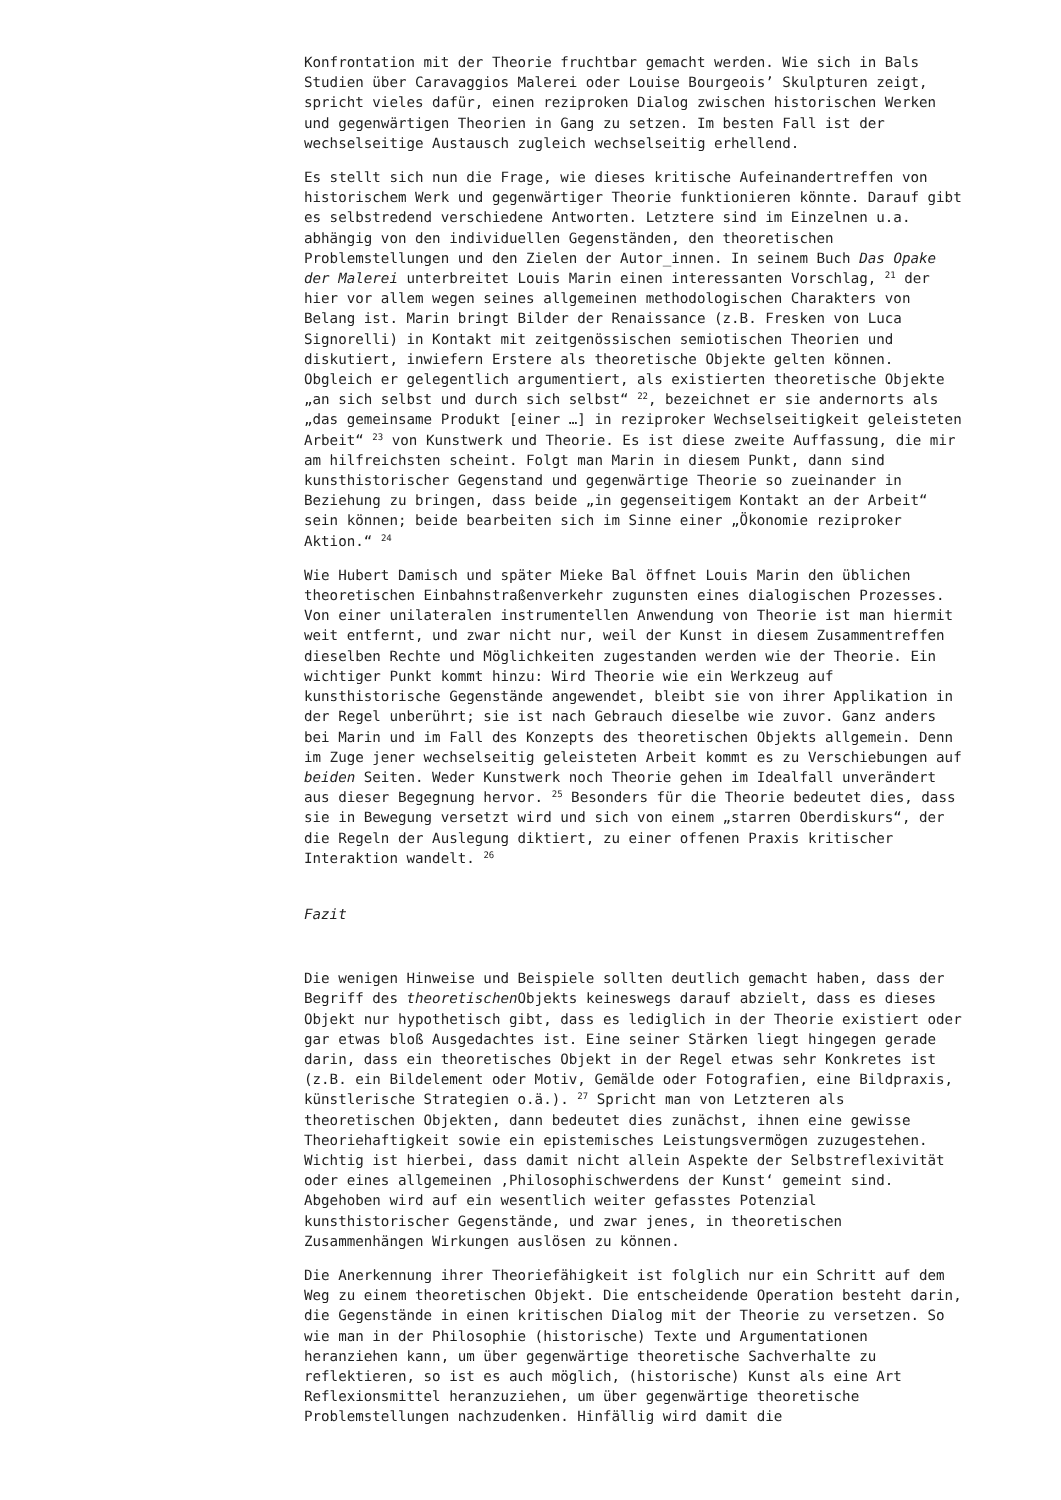Konfrontation mit der Theorie fruchtbar gemacht werden. Wie sich in Bals Studien über Caravaggios Malerei oder Louise Bourgeois’ Skulpturen zeigt, spricht vieles dafür, einen reziproken Dialog zwischen historischen Werken und gegenwärtigen Theorien in Gang zu setzen. Im besten Fall ist der wechselseitige Austausch zugleich wechselseitig erhellend.
Es stellt sich nun die Frage, wie dieses kritische Aufeinandertreffen von historischem Werk und gegenwärtiger Theorie funktionieren könnte. Darauf gibt es selbstredend verschiedene Antworten. Letztere sind im Einzelnen u.a. abhängig von den individuellen Gegenständen, den theoretischen Problemstellungen und den Zielen der Autor_innen. In seinem Buch Das Opake der Malerei unterbreitet Louis Marin einen interessanten Vorschlag, <sup>21</sup> der hier vor allem wegen seines allgemeinen methodologischen Charakters von Belang ist. Marin bringt Bilder der Renaissance (z.B. Fresken von Luca Signorelli) in Kontakt mit zeitgenössischen semiotischen Theorien und diskutiert, inwiefern Erstere als theoretische Objekte gelten können. Obgleich er gelegentlich argumentiert, als existierten theoretische Objekte „an sich selbst und durch sich selbst“ <sup>22</sup>, bezeichnet er sie andernorts als „das gemeinsame Produkt [einer …] in reziproker Wechselseitigkeit geleisteten Arbeit“ <sup>23</sup> von Kunstwerk und Theorie. Es ist diese zweite Auffassung, die mir am hilfreichsten scheint. Folgt man Marin in diesem Punkt, dann sind kunsthistorischer Gegenstand und gegenwärtige Theorie so zueinander in Beziehung zu bringen, dass beide „in gegenseitigem Kontakt an der Arbeit“ sein können; beide bearbeiten sich im Sinne einer „Ökonomie reziproker Aktion.“ <sup>24</sup>
Wie Hubert Damisch und später Mieke Bal öffnet Louis Marin den üblichen theoretischen Einbahnstraßenverkehr zugunsten eines dialogischen Prozesses. Von einer unilateralen instrumentellen Anwendung von Theorie ist man hiermit weit entfernt, und zwar nicht nur, weil der Kunst in diesem Zusammentreffen dieselben Rechte und Möglichkeiten zugestanden werden wie der Theorie. Ein wichtiger Punkt kommt hinzu: Wird Theorie wie ein Werkzeug auf kunsthistorische Gegenstände angewendet, bleibt sie von ihrer Applikation in der Regel unberührt; sie ist nach Gebrauch dieselbe wie zuvor. Ganz anders bei Marin und im Fall des Konzepts des theoretischen Objekts allgemein. Denn im Zuge jener wechselseitig geleisteten Arbeit kommt es zu Verschiebungen auf beiden Seiten. Weder Kunstwerk noch Theorie gehen im Idealfall unverändert aus dieser Begegnung hervor. <sup>25</sup> Besonders für die Theorie bedeutet dies, dass sie in Bewegung versetzt wird und sich von einem „starren Oberdiskurs“, der die Regeln der Auslegung diktiert, zu einer offenen Praxis kritischer Interaktion wandelt. <sup>26</sup>
Fazit
Die wenigen Hinweise und Beispiele sollten deutlich gemacht haben, dass der Begriff des theoretischen Objekts keineswegs darauf abzielt, dass es dieses Objekt nur hypothetisch gibt, dass es lediglich in der Theorie existiert oder gar etwas bloß Ausgedachtes ist. Eine seiner Stärken liegt hingegen gerade darin, dass ein theoretisches Objekt in der Regel etwas sehr Konkretes ist (z.B. ein Bildelement oder Motiv, Gemälde oder Fotografien, eine Bildpraxis, künstlerische Strategien o.ä.). <sup>27</sup> Spricht man von Letzteren als theoretischen Objekten, dann bedeutet dies zunächst, ihnen eine gewisse Theoriehaftigkeit sowie ein epistemisches Leistungsvermögen zuzugestehen. Wichtig ist hierbei, dass damit nicht allein Aspekte der Selbstreflexivität oder eines allgemeinen ‚Philosophischwerdens der Kunst‘ gemeint sind. Abgehoben wird auf ein wesentlich weiter gefasstes Potenzial kunsthistorischer Gegenstände, und zwar jenes, in theoretischen Zusammenhängen Wirkungen auslösen zu können.
Die Anerkennung ihrer Theoriefähigkeit ist folglich nur ein Schritt auf dem Weg zu einem theoretischen Objekt. Die entscheidende Operation besteht darin, die Gegenstände in einen kritischen Dialog mit der Theorie zu versetzen. So wie man in der Philosophie (historische) Texte und Argumentationen heranziehen kann, um über gegenwärtige theoretische Sachverhalte zu reflektieren, so ist es auch möglich, (historische) Kunst als eine Art Reflexionsmittel heranzuziehen, um über gegenwärtige theoretische Problemstellungen nachzudenken. Hinfällig wird damit die